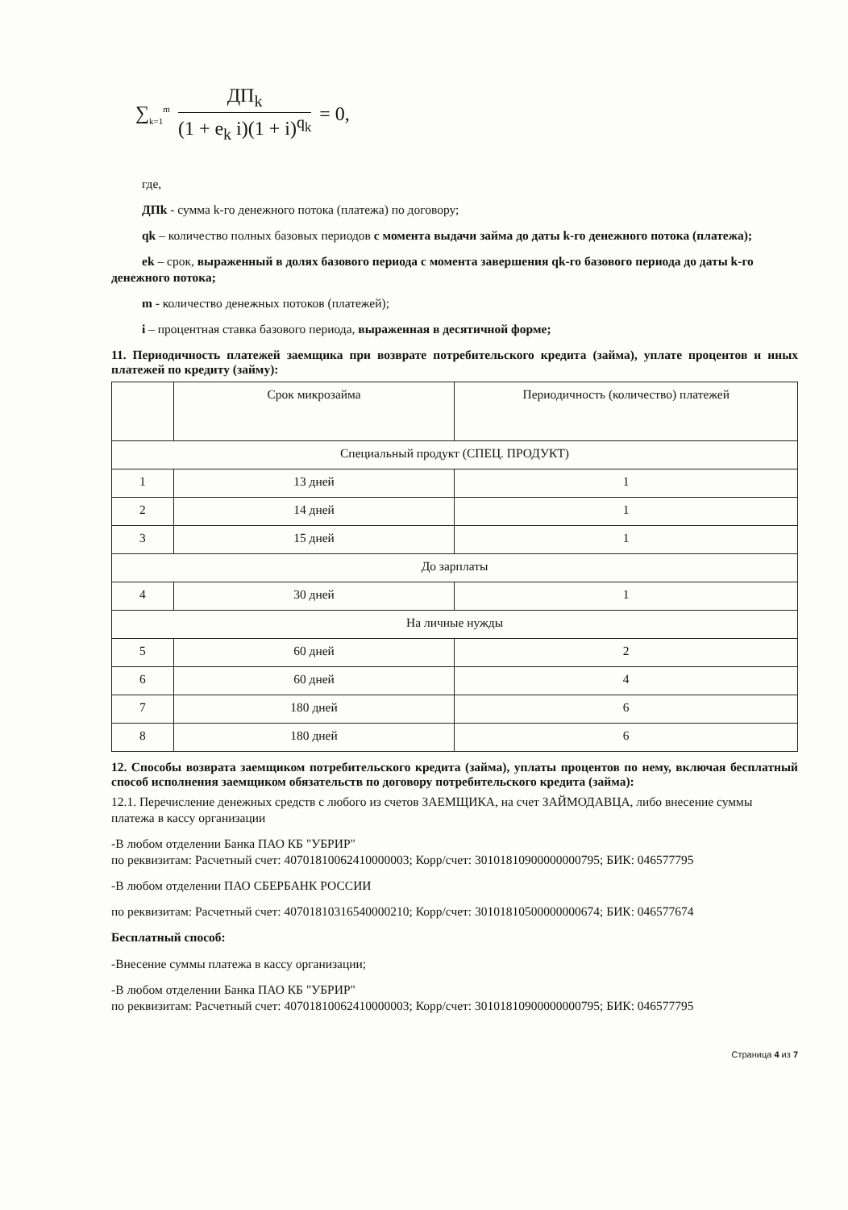∑<sub>k=1</sub><sup>m</sup>
ДП<sub>k</sub>
(1 + e<sub>k</sub> i)(1 + i)<sup>q<sub>k</sub></sup>
= 0,
где,
ДПk - сумма k-го денежного потока (платежа) по договору;
qk – количество полных базовых периодов с момента выдачи займа до даты k-го денежного потока (платежа);
ek – срок, выраженный в долях базового периода с момента завершения qk-го базового периода до даты k-го денежного потока;
m - количество денежных потоков (платежей);
i – процентная ставка базового периода, выраженная в десятичной форме;
11. Периодичность платежей заемщика при возврате потребительского кредита (займа), уплате процентов и иных платежей по кредиту (займу):
| | Срок микрозайма | Периодичность (количество) платежей |
| --- | --- | --- |
| Специальный продукт (СПЕЦ. ПРОДУКТ) | | |
| 1 | 13 дней | 1 |
| 2 | 14 дней | 1 |
| 3 | 15 дней | 1 |
| До зарплаты | | |
| 4 | 30 дней | 1 |
| На личные нужды | | |
| 5 | 60 дней | 2 |
| 6 | 60 дней | 4 |
| 7 | 180 дней | 6 |
| 8 | 180 дней | 6 |
12. Способы возврата заемщиком потребительского кредита (займа), уплаты процентов по нему, включая бесплатный способ исполнения заемщиком обязательств по договору потребительского кредита (займа):
12.1. Перечисление денежных средств с любого из счетов ЗАЕМЩИКА, на счет ЗАЙМОДАВЦА, либо внесение суммы платежа в кассу организации
-В любом отделении Банка ПАО КБ "УБРИР"
по реквизитам: Расчетный счет: 40701810062410000003; Корр/счет: 30101810900000000795; БИК: 046577795
-В любом отделении ПАО СБЕРБАНК РОССИИ
по реквизитам: Расчетный счет: 40701810316540000210; Корр/счет: 30101810500000000674; БИК: 046577674
Бесплатный способ:
-Внесение суммы платежа в кассу организации;
-В любом отделении Банка ПАО КБ "УБРИР"
по реквизитам: Расчетный счет: 40701810062410000003; Корр/счет: 30101810900000000795; БИК: 046577795
Страница 4 из 7